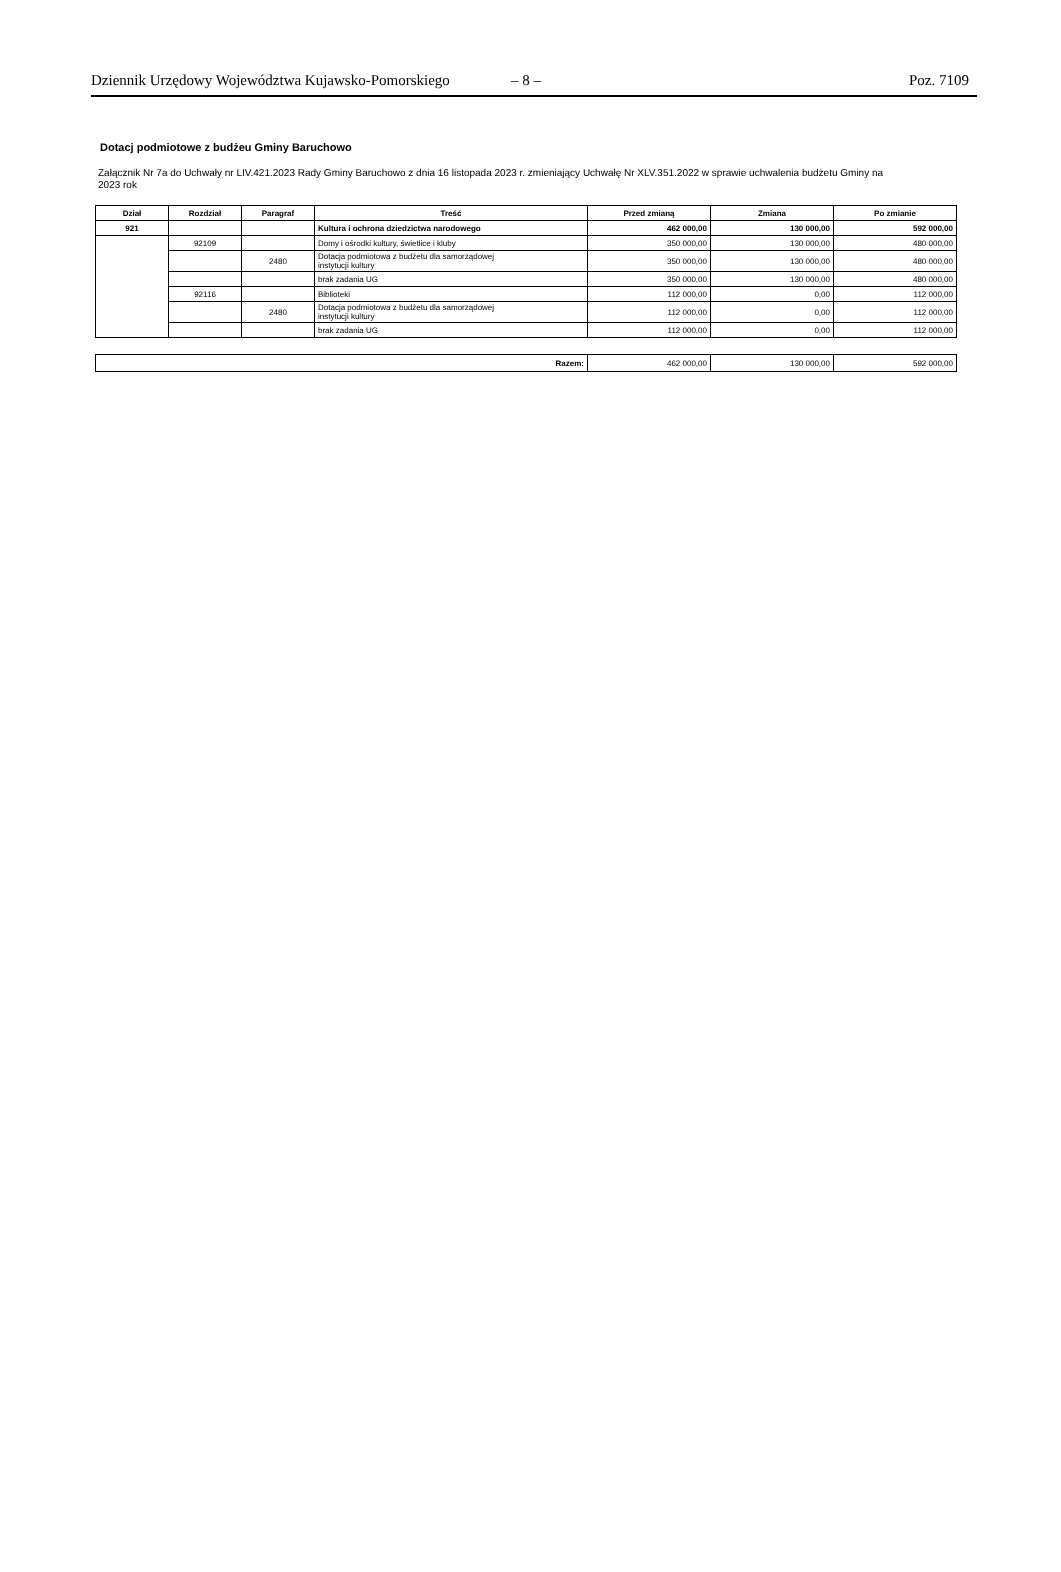Dziennik Urzędowy Województwa Kujawsko-Pomorskiego – 8 – Poz. 7109
Dotacj podmiotowe z budżeu Gminy Baruchowo
Załącznik Nr 7a do Uchwały nr LIV.421.2023 Rady Gminy Baruchowo z dnia 16 listopada 2023 r. zmieniający Uchwałę Nr XLV.351.2022 w sprawie uchwalenia budżetu Gminy na 2023 rok
| Dział | Rozdział | Paragraf | Treść | Przed zmianą | Zmiana | Po zmianie |
| --- | --- | --- | --- | --- | --- | --- |
| 921 | | | Kultura i ochrona dziedzictwa narodowego | 462 000,00 | 130 000,00 | 592 000,00 |
| | 92109 | | Domy i ośrodki kultury, świetlice i kluby | 350 000,00 | 130 000,00 | 480 000,00 |
| | | 2480 | Dotacja podmiotowa z budżetu dla samorządowej instytucji kultury | 350 000,00 | 130 000,00 | 480 000,00 |
| | | | brak zadania UG | 350 000,00 | 130 000,00 | 480 000,00 |
| | 92116 | | Biblioteki | 112 000,00 | 0,00 | 112 000,00 |
| | | 2480 | Dotacja podmiotowa z budżetu dla samorządowej instytucji kultury | 112 000,00 | 0,00 | 112 000,00 |
| | | | brak zadania UG | 112 000,00 | 0,00 | 112 000,00 |
| Razem: | 462 000,00 | 130 000,00 | 592 000,00 |